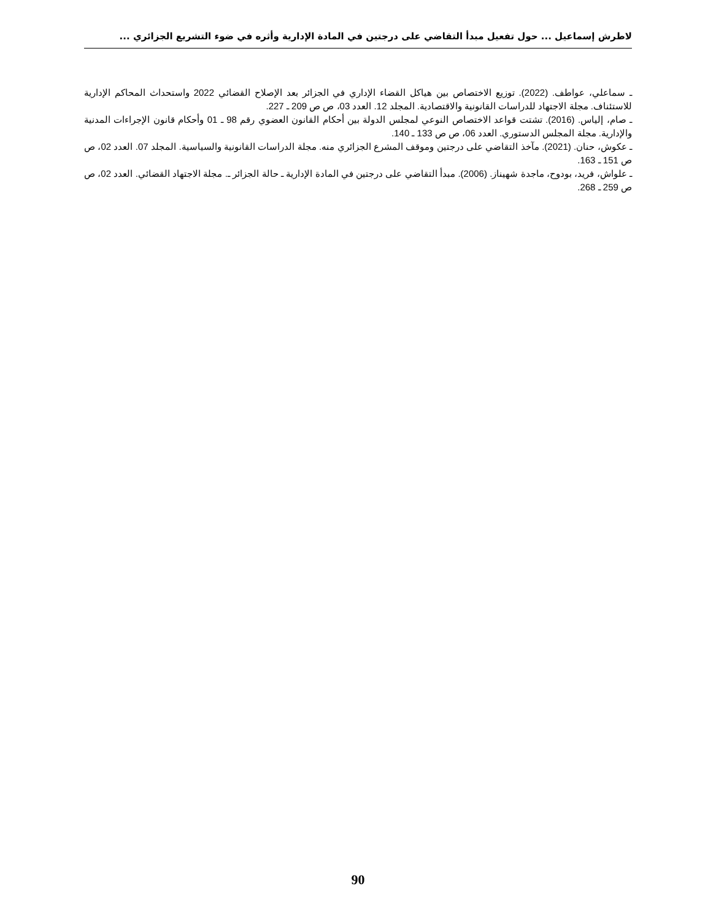لاطرش إسماعيل ... حول تفعيل مبدأ التقاضي على درجتين في المادة الإدارية وأثره في ضوء التشريع الجزائري ...
ـ سماعلي، عواطف. (2022). توزيع الاختصاص بين هياكل القضاء الإداري في الجزائر بعد الإصلاح القضائي 2022 واستحداث المحاكم الإدارية للاستئناف. مجلة الاجتهاد للدراسات القانونية والاقتصادية. المجلد 12. العدد 03، ص ص 209 ـ 227.
ـ صام، إلياس. (2016). تشتت قواعد الاختصاص النوعي لمجلس الدولة بين أحكام القانون العضوي رقم 98 ـ 01 وأحكام قانون الإجراءات المدنية والإدارية. مجلة المجلس الدستوري. العدد 06، ص ص 133 ـ 140.
ـ عكوش، حنان. (2021). مآخذ التقاضي على درجتين وموقف المشرع الجزائري منه. مجلة الدراسات القانونية والسياسية. المجلد 07. العدد 02، ص ص 151 ـ 163.
ـ علواش، فريد، بودوح، ماجدة شهيناز. (2006). مبدأ التقاضي على درجتين في المادة الإدارية ـ حالة الجزائر ـ. مجلة الاجتهاد القضائي. العدد 02، ص ص 259 ـ 268.
90